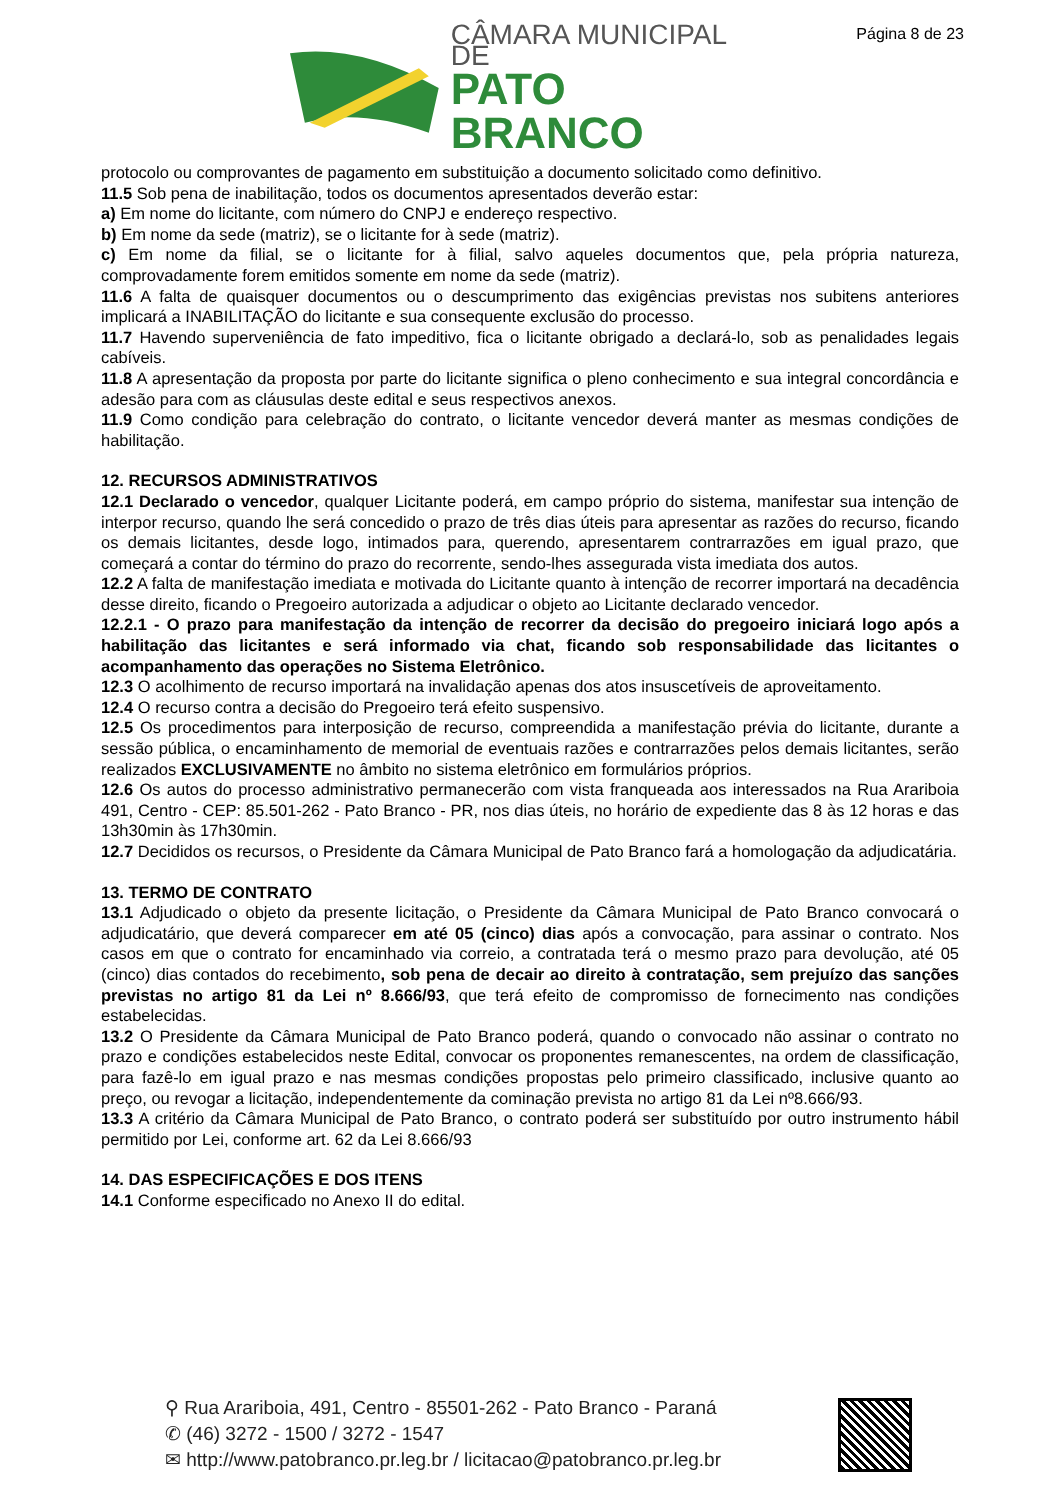Página 8 de 23
CÂMARA MUNICIPAL DE
PATO BRANCO
protocolo ou comprovantes de pagamento em substituição a documento solicitado como definitivo.
11.5 Sob pena de inabilitação, todos os documentos apresentados deverão estar:
a) Em nome do licitante, com número do CNPJ e endereço respectivo.
b) Em nome da sede (matriz), se o licitante for à sede (matriz).
c) Em nome da filial, se o licitante for à filial, salvo aqueles documentos que, pela própria natureza, comprovadamente forem emitidos somente em nome da sede (matriz).
11.6 A falta de quaisquer documentos ou o descumprimento das exigências previstas nos subitens anteriores implicará a INABILITAÇÃO do licitante e sua consequente exclusão do processo.
11.7 Havendo superveniência de fato impeditivo, fica o licitante obrigado a declará-lo, sob as penalidades legais cabíveis.
11.8 A apresentação da proposta por parte do licitante significa o pleno conhecimento e sua integral concordância e adesão para com as cláusulas deste edital e seus respectivos anexos.
11.9 Como condição para celebração do contrato, o licitante vencedor deverá manter as mesmas condições de habilitação.
12. RECURSOS ADMINISTRATIVOS
12.1 Declarado o vencedor, qualquer Licitante poderá, em campo próprio do sistema, manifestar sua intenção de interpor recurso, quando lhe será concedido o prazo de três dias úteis para apresentar as razões do recurso, ficando os demais licitantes, desde logo, intimados para, querendo, apresentarem contrarrazões em igual prazo, que começará a contar do término do prazo do recorrente, sendo-lhes assegurada vista imediata dos autos.
12.2 A falta de manifestação imediata e motivada do Licitante quanto à intenção de recorrer importará na decadência desse direito, ficando o Pregoeiro autorizada a adjudicar o objeto ao Licitante declarado vencedor.
12.2.1 - O prazo para manifestação da intenção de recorrer da decisão do pregoeiro iniciará logo após a habilitação das licitantes e será informado via chat, ficando sob responsabilidade das licitantes o acompanhamento das operações no Sistema Eletrônico.
12.3 O acolhimento de recurso importará na invalidação apenas dos atos insuscetíveis de aproveitamento.
12.4 O recurso contra a decisão do Pregoeiro terá efeito suspensivo.
12.5 Os procedimentos para interposição de recurso, compreendida a manifestação prévia do licitante, durante a sessão pública, o encaminhamento de memorial de eventuais razões e contrarrazões pelos demais licitantes, serão realizados EXCLUSIVAMENTE no âmbito no sistema eletrônico em formulários próprios.
12.6 Os autos do processo administrativo permanecerão com vista franqueada aos interessados na Rua Arariboia 491, Centro - CEP: 85.501-262 - Pato Branco - PR, nos dias úteis, no horário de expediente das 8 às 12 horas e das 13h30min às 17h30min.
12.7 Decididos os recursos, o Presidente da Câmara Municipal de Pato Branco fará a homologação da adjudicatária.
13. TERMO DE CONTRATO
13.1 Adjudicado o objeto da presente licitação, o Presidente da Câmara Municipal de Pato Branco convocará o adjudicatário, que deverá comparecer em até 05 (cinco) dias após a convocação, para assinar o contrato. Nos casos em que o contrato for encaminhado via correio, a contratada terá o mesmo prazo para devolução, até 05 (cinco) dias contados do recebimento, sob pena de decair ao direito à contratação, sem prejuízo das sanções previstas no artigo 81 da Lei nº 8.666/93, que terá efeito de compromisso de fornecimento nas condições estabelecidas.
13.2 O Presidente da Câmara Municipal de Pato Branco poderá, quando o convocado não assinar o contrato no prazo e condições estabelecidos neste Edital, convocar os proponentes remanescentes, na ordem de classificação, para fazê-lo em igual prazo e nas mesmas condições propostas pelo primeiro classificado, inclusive quanto ao preço, ou revogar a licitação, independentemente da cominação prevista no artigo 81 da Lei nº8.666/93.
13.3 A critério da Câmara Municipal de Pato Branco, o contrato poderá ser substituído por outro instrumento hábil permitido por Lei, conforme art. 62 da Lei 8.666/93
14. DAS ESPECIFICAÇÕES E DOS ITENS
14.1 Conforme especificado no Anexo II do edital.
⚲ Rua Arariboia, 491, Centro - 85501-262 - Pato Branco - Paraná
✆ (46) 3272 - 1500 / 3272 - 1547
✉ http://www.patobranco.pr.leg.br / licitacao@patobranco.pr.leg.br